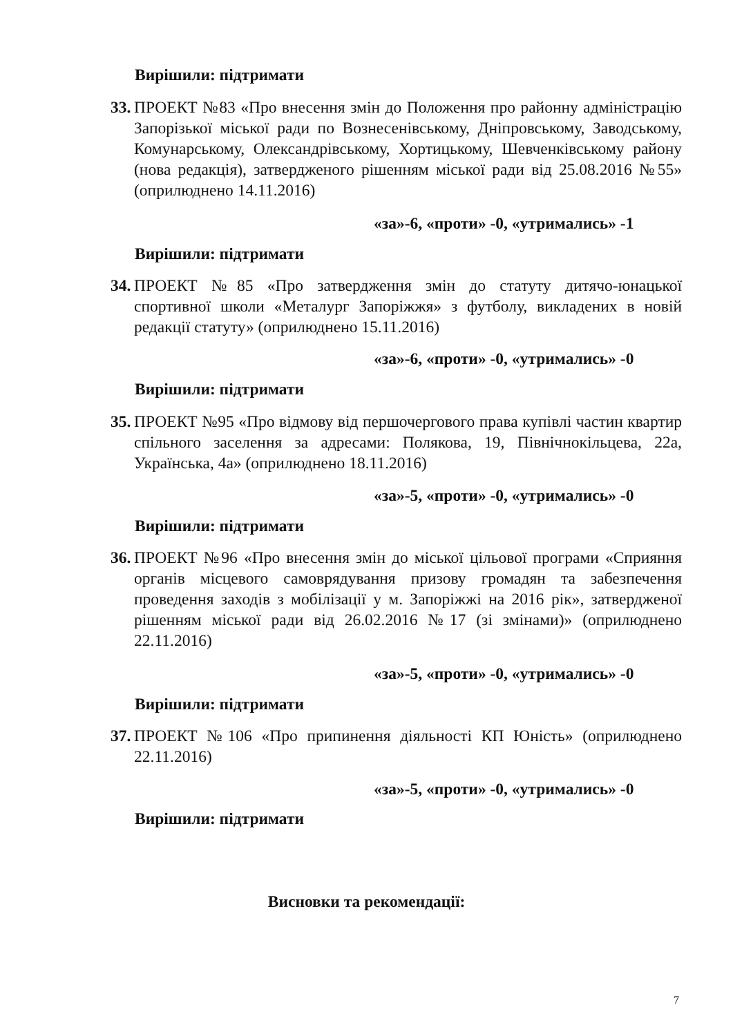Вирішили: підтримати
33. ПРОЕКТ №83 «Про внесення змін до Положення про районну адміністрацію Запорізької міської ради по Вознесенівському, Дніпровському, Заводському, Комунарському, Олександрівському, Хортицькому, Шевченківському району (нова редакція), затвердженого рішенням міської ради від 25.08.2016 №55» (оприлюднено 14.11.2016)
«за»-6, «проти» -0, «утримались» -1
Вирішили: підтримати
34. ПРОЕКТ №85 «Про затвердження змін до статуту дитячо-юнацької спортивної школи «Металург Запоріжжя» з футболу, викладених в новій редакції статуту» (оприлюднено 15.11.2016)
«за»-6, «проти» -0, «утримались» -0
Вирішили: підтримати
35. ПРОЕКТ №95 «Про відмову від першочергового права купівлі частин квартир спільного заселення за адресами: Полякова, 19, Північнокільцева, 22а, Українська, 4а» (оприлюднено 18.11.2016)
«за»-5, «проти» -0, «утримались» -0
Вирішили: підтримати
36. ПРОЕКТ №96 «Про внесення змін до міської цільової програми «Сприяння органів місцевого самоврядування призову громадян та забезпечення проведення заходів з мобілізації у м. Запоріжжі на 2016 рік», затвердженої рішенням міської ради від 26.02.2016 №17 (зі змінами)» (оприлюднено 22.11.2016)
«за»-5, «проти» -0, «утримались» -0
Вирішили: підтримати
37. ПРОЕКТ №106 «Про припинення діяльності КП Юність» (оприлюднено 22.11.2016)
«за»-5, «проти» -0, «утримались» -0
Вирішили: підтримати
Висновки та рекомендації:
7